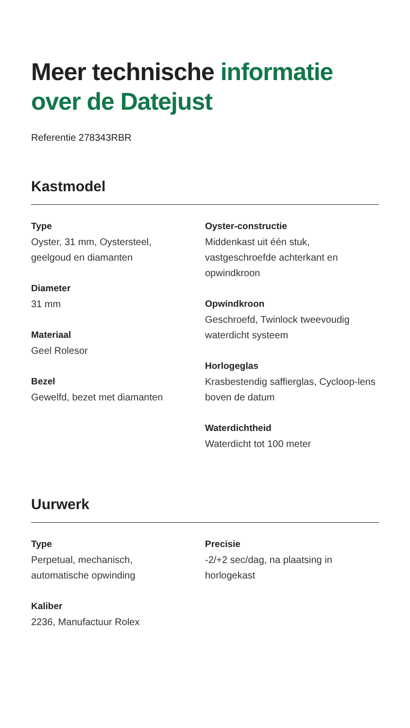Meer technische informatie over de Datejust
Referentie 278343RBR
Kastmodel
Type
Oyster, 31 mm, Oystersteel,
geelgoud en diamanten
Diameter
31 mm
Materiaal
Geel Rolesor
Bezel
Gewelfd, bezet met diamanten
Oyster-constructie
Middenkast uit één stuk, vastgeschroefde achterkant en opwindkroon
Opwindkroon
Geschroefd, Twinlock tweevoudig waterdicht systeem
Horlogeglas
Krasbestendig saffierglas, Cycloop-lens boven de datum
Waterdichtheid
Waterdicht tot 100 meter
Uurwerk
Type
Perpetual, mechanisch,
automatische opwinding
Kaliber
2236, Manufactuur Rolex
Precisie
-2/+2 sec/dag, na plaatsing in horlogekast